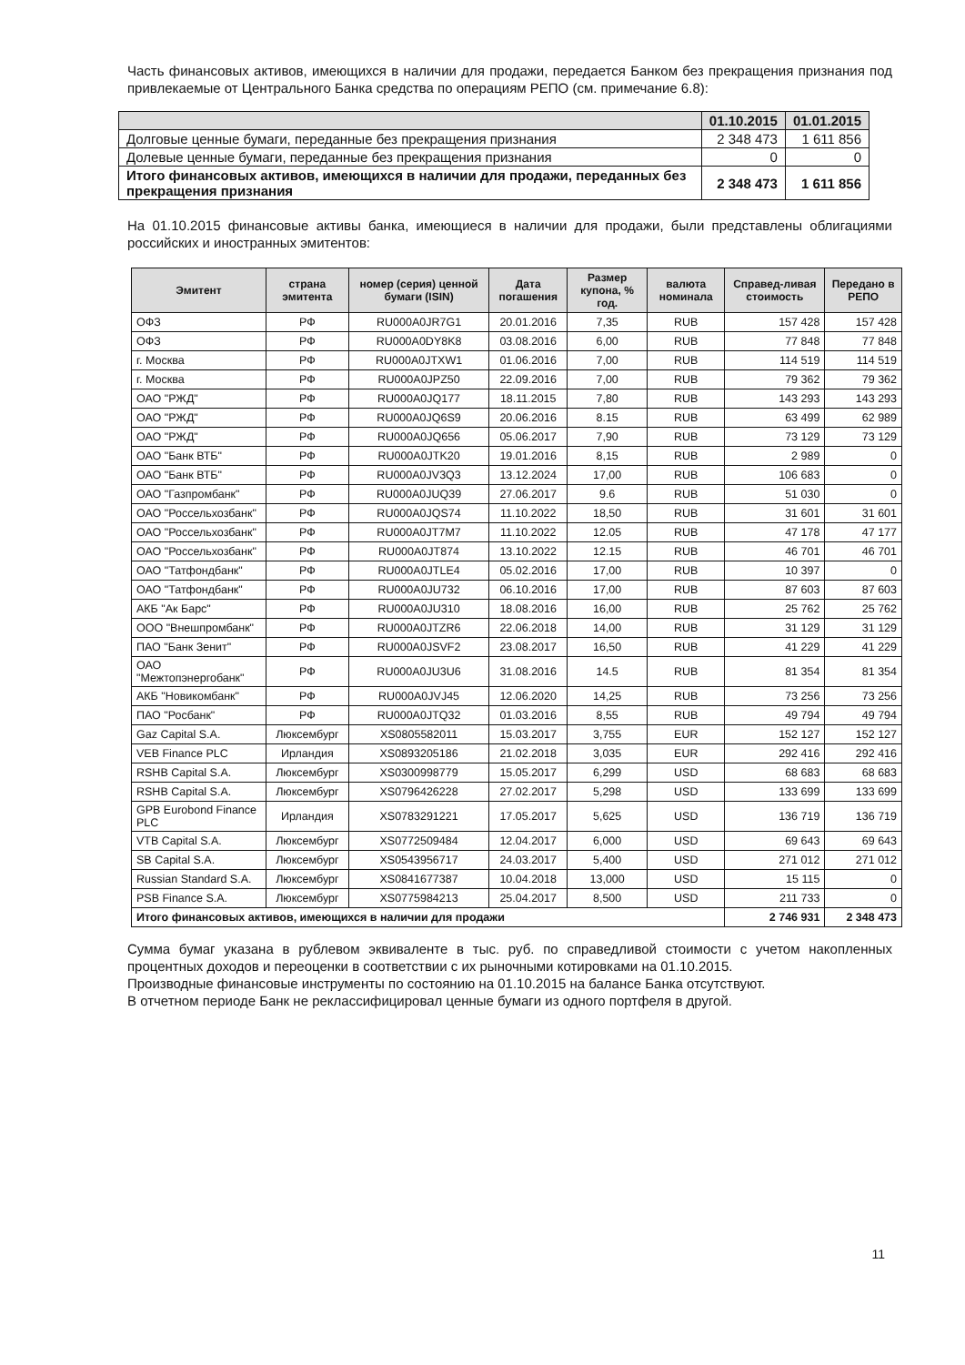Часть финансовых активов, имеющихся в наличии для продажи, передается Банком без прекращения признания под привлекаемые от Центрального Банка средства по операциям РЕПО (см. примечание 6.8):
| | 01.10.2015 | 01.01.2015 |
| --- | --- | --- |
| Долговые ценные бумаги, переданные без прекращения признания | 2 348 473 | 1 611 856 |
| Долевые ценные бумаги, переданные без прекращения признания | 0 | 0 |
| Итого финансовых активов, имеющихся в наличии для продажи, переданных без прекращения признания | 2 348 473 | 1 611 856 |
На 01.10.2015 финансовые активы банка, имеющиеся в наличии для продажи, были представлены облигациями российских и иностранных эмитентов:
| Эмитент | страна эмитента | номер (серия) ценной бумаги (ISIN) | Дата погашения | Размер купона, % год. | валюта номинала | Справед-ливая стоимость | Передано в РЕПО |
| --- | --- | --- | --- | --- | --- | --- | --- |
| ОФЗ | РФ | RU000A0JR7G1 | 20.01.2016 | 7,35 | RUB | 157 428 | 157 428 |
| ОФЗ | РФ | RU000A0DY8K8 | 03.08.2016 | 6,00 | RUB | 77 848 | 77 848 |
| г. Москва | РФ | RU000A0JTXW1 | 01.06.2016 | 7,00 | RUB | 114 519 | 114 519 |
| г. Москва | РФ | RU000A0JPZ50 | 22.09.2016 | 7,00 | RUB | 79 362 | 79 362 |
| ОАО "РЖД" | РФ | RU000A0JQ177 | 18.11.2015 | 7,80 | RUB | 143 293 | 143 293 |
| ОАО "РЖД" | РФ | RU000A0JQ6S9 | 20.06.2016 | 8.15 | RUB | 63 499 | 62 989 |
| ОАО "РЖД" | РФ | RU000A0JQ656 | 05.06.2017 | 7,90 | RUB | 73 129 | 73 129 |
| ОАО "Банк ВТБ" | РФ | RU000A0JTK20 | 19.01.2016 | 8,15 | RUB | 2 989 | 0 |
| ОАО "Банк ВТБ" | РФ | RU000A0JV3Q3 | 13.12.2024 | 17,00 | RUB | 106 683 | 0 |
| ОАО "Газпромбанк" | РФ | RU000A0JUQ39 | 27.06.2017 | 9.6 | RUB | 51 030 | 0 |
| ОАО "Россельхозбанк" | РФ | RU000A0JQS74 | 11.10.2022 | 18,50 | RUB | 31 601 | 31 601 |
| ОАО "Россельхозбанк" | РФ | RU000A0JT7M7 | 11.10.2022 | 12.05 | RUB | 47 178 | 47 177 |
| ОАО "Россельхозбанк" | РФ | RU000A0JT874 | 13.10.2022 | 12.15 | RUB | 46 701 | 46 701 |
| ОАО "Татфондбанк" | РФ | RU000A0JTLE4 | 05.02.2016 | 17,00 | RUB | 10 397 | 0 |
| ОАО "Татфондбанк" | РФ | RU000A0JU732 | 06.10.2016 | 17,00 | RUB | 87 603 | 87 603 |
| АКБ "Ак Барс" | РФ | RU000A0JU310 | 18.08.2016 | 16,00 | RUB | 25 762 | 25 762 |
| ООО "Внешпромбанк" | РФ | RU000A0JTZR6 | 22.06.2018 | 14,00 | RUB | 31 129 | 31 129 |
| ПАО "Банк Зенит" | РФ | RU000A0JSVF2 | 23.08.2017 | 16,50 | RUB | 41 229 | 41 229 |
| ОАО "Межтопэнергобанк" | РФ | RU000A0JU3U6 | 31.08.2016 | 14.5 | RUB | 81 354 | 81 354 |
| АКБ "Новикомбанк" | РФ | RU000A0JVJ45 | 12.06.2020 | 14,25 | RUB | 73 256 | 73 256 |
| ПАО "Росбанк" | РФ | RU000A0JTQ32 | 01.03.2016 | 8,55 | RUB | 49 794 | 49 794 |
| Gaz Capital S.A. | Люксембург | XS0805582011 | 15.03.2017 | 3,755 | EUR | 152 127 | 152 127 |
| VEB Finance PLC | Ирландия | XS0893205186 | 21.02.2018 | 3,035 | EUR | 292 416 | 292 416 |
| RSHB Capital S.A. | Люксембург | XS0300998779 | 15.05.2017 | 6,299 | USD | 68 683 | 68 683 |
| RSHB Capital S.A. | Люксембург | XS0796426228 | 27.02.2017 | 5,298 | USD | 133 699 | 133 699 |
| GPB Eurobond Finance PLC | Ирландия | XS0783291221 | 17.05.2017 | 5,625 | USD | 136 719 | 136 719 |
| VTB Capital S.A. | Люксембург | XS0772509484 | 12.04.2017 | 6,000 | USD | 69 643 | 69 643 |
| SB Capital S.A. | Люксембург | XS0543956717 | 24.03.2017 | 5,400 | USD | 271 012 | 271 012 |
| Russian Standard S.A. | Люксембург | XS0841677387 | 10.04.2018 | 13,000 | USD | 15 115 | 0 |
| PSB Finance S.A. | Люксембург | XS0775984213 | 25.04.2017 | 8,500 | USD | 211 733 | 0 |
| Итого финансовых активов, имеющихся в наличии для продажи | | | | | | 2 746 931 | 2 348 473 |
Сумма бумаг указана в рублевом эквиваленте в тыс. руб. по справедливой стоимости с учетом накопленных процентных доходов и переоценки в соответствии с их рыночными котировками на 01.10.2015.
Производные финансовые инструменты по состоянию на 01.10.2015 на балансе Банка отсутствуют.
В отчетном периоде Банк не реклассифицировал ценные бумаги из одного портфеля в другой.
11